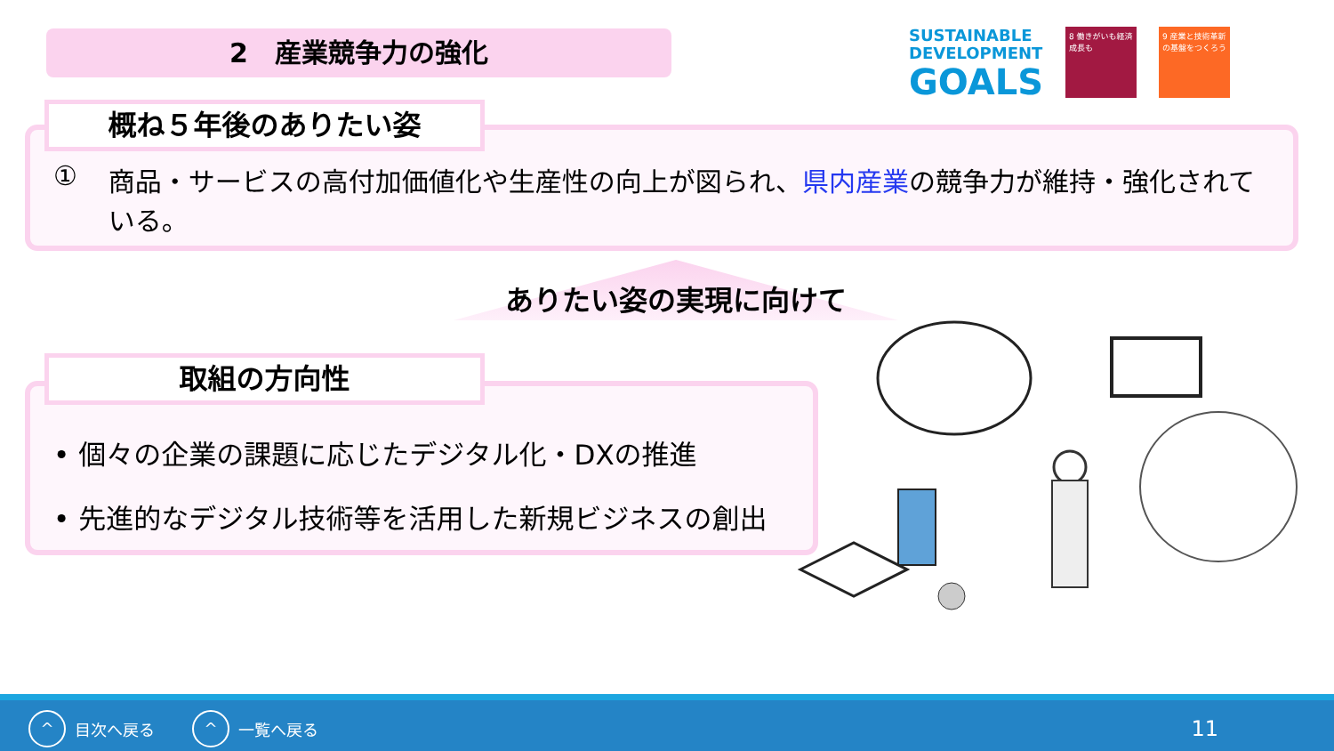2　産業競争力の強化
SUSTAINABLE
DEVELOPMENT
GOALS
8 働きがいも経済成長も
9 産業と技術革新の基盤をつくろう
概ね５年後のありたい姿
① 商品・サービスの高付加価値化や生産性の向上が図られ、県内産業の競争力が維持・強化されている。
ありたい姿の実現に向けて
取組の方向性
• 個々の企業の課題に応じたデジタル化・DXの推進
• 先進的なデジタル技術等を活用した新規ビジネスの創出
^
目次へ戻る
^
一覧へ戻る 11